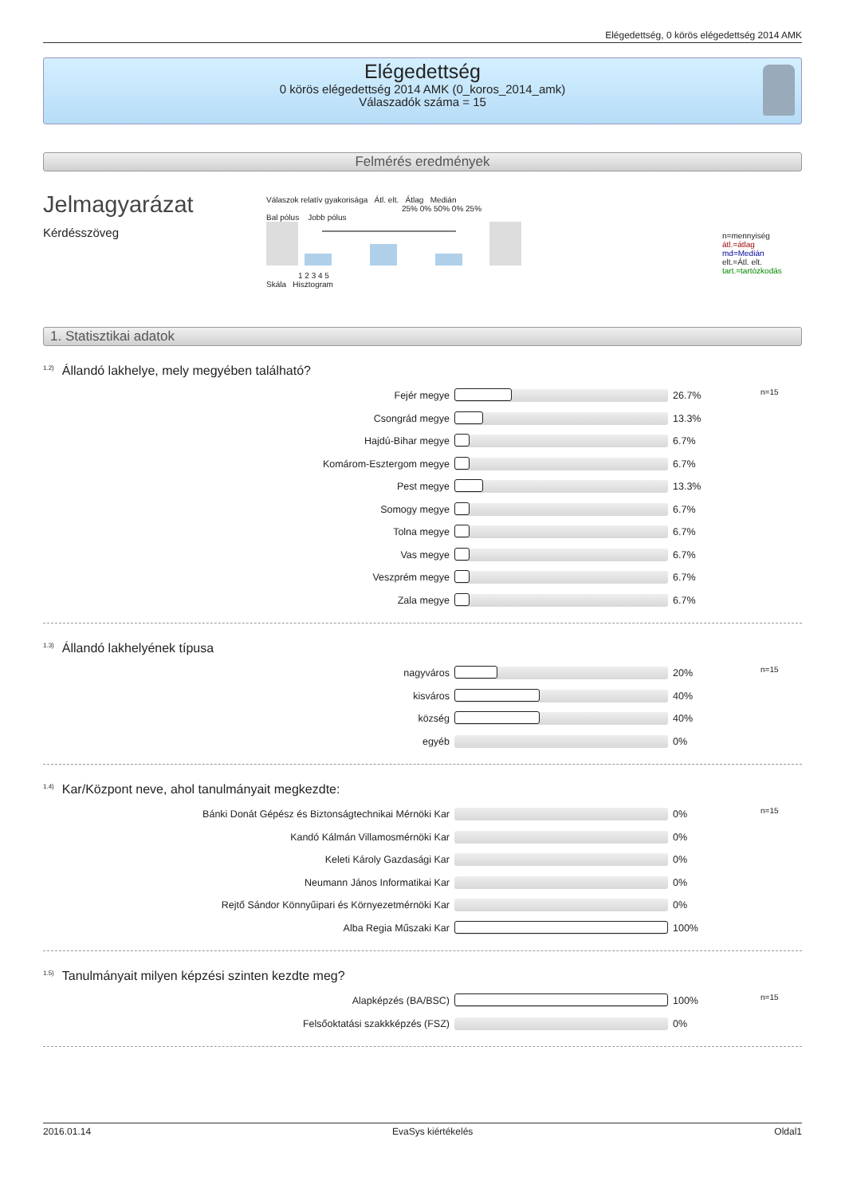Elégedettség, 0 körös elégedettség 2014 AMK
Elégedettség
0 körös elégedettség 2014 AMK (0_koros_2014_amk)
Válaszadók száma = 15
Felmérés eredmények
Jelmagyarázat
Kérdésszöveg
Válaszok relatív gyakorisága Átl. elt. Átlag Medián
25% 0% 50% 0% 25%
Bal pólus Jobb pólus
1 2 3 4 5
Skála Hisztogram
n=mennyiség
átl.=átlag
md=Medián
elt.=Átl. elt.
tart.=tartózkodás
1. Statisztikai adatok
<sup>1.2)</sup>Állandó lakhelye, mely megyében található?
| Fejér megye | | 26.7% | n=15 |
| Csongrád megye | | 13.3% | |
| Hajdú-Bihar megye | | 6.7% | |
| Komárom-Esztergom megye | | 6.7% | |
| Pest megye | | 13.3% | |
| Somogy megye | | 6.7% | |
| Tolna megye | | 6.7% | |
| Vas megye | | 6.7% | |
| Veszprém megye | | 6.7% | |
| Zala megye | | 6.7% | |
<sup>1.3)</sup>Állandó lakhelyének típusa
| nagyváros | | 20% | n=15 |
| kisváros | | 40% | |
| község | | 40% | |
| egyéb | | 0% | |
<sup>1.4)</sup>Kar/Központ neve, ahol tanulmányait megkezdte:
| Bánki Donát Gépész és Biztonságtechnikai Mérnöki Kar | | 0% | n=15 |
| Kandó Kálmán Villamosmérnöki Kar | | 0% | |
| Keleti Károly Gazdasági Kar | | 0% | |
| Neumann János Informatikai Kar | | 0% | |
| Rejtő Sándor Könnyűipari és Környezetmérnöki Kar | | 0% | |
| Alba Regia Műszaki Kar | | 100% | |
<sup>1.5)</sup>Tanulmányait milyen képzési szinten kezdte meg?
| Alapképzés (BA/BSC) | | 100% | n=15 |
| Felsőoktatási szakkképzés (FSZ) | | 0% | |
2016.01.14 EvaSys kiértékelés Oldal1